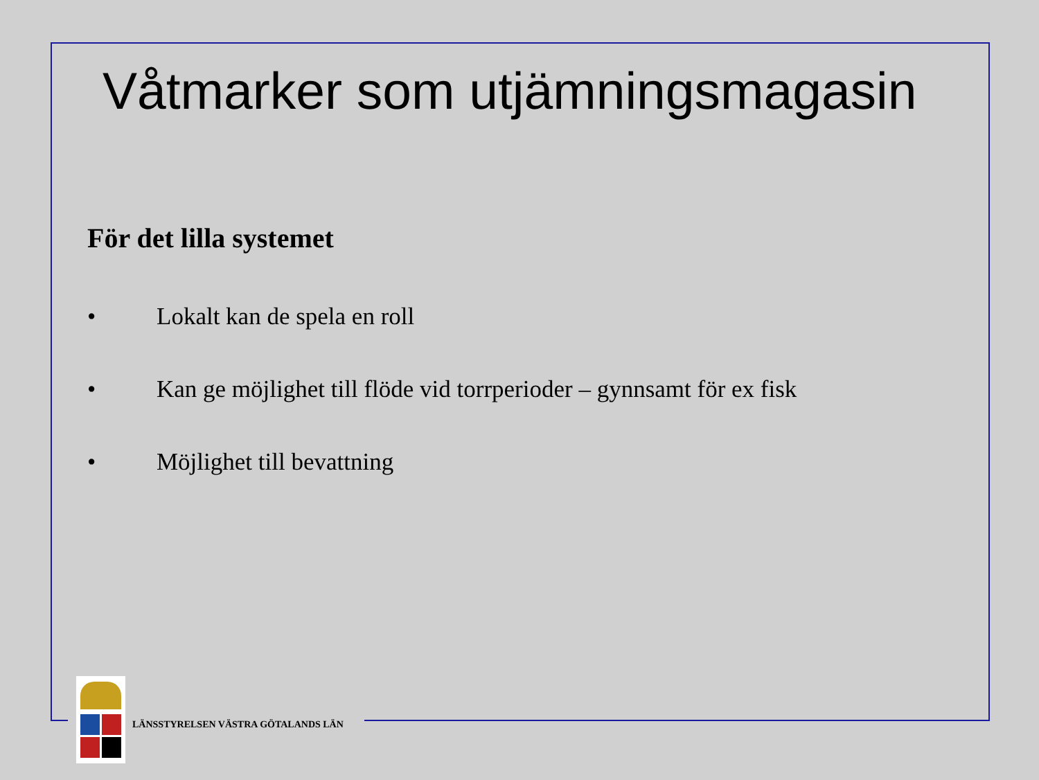Våtmarker som utjämningsmagasin
För det lilla systemet
• Lokalt kan de spela en roll
• Kan ge möjlighet till flöde vid torrperioder – gynnsamt för ex fisk
• Möjlighet till bevattning
LÄNSSTYRELSEN VÄSTRA GÖTALANDS LÄN